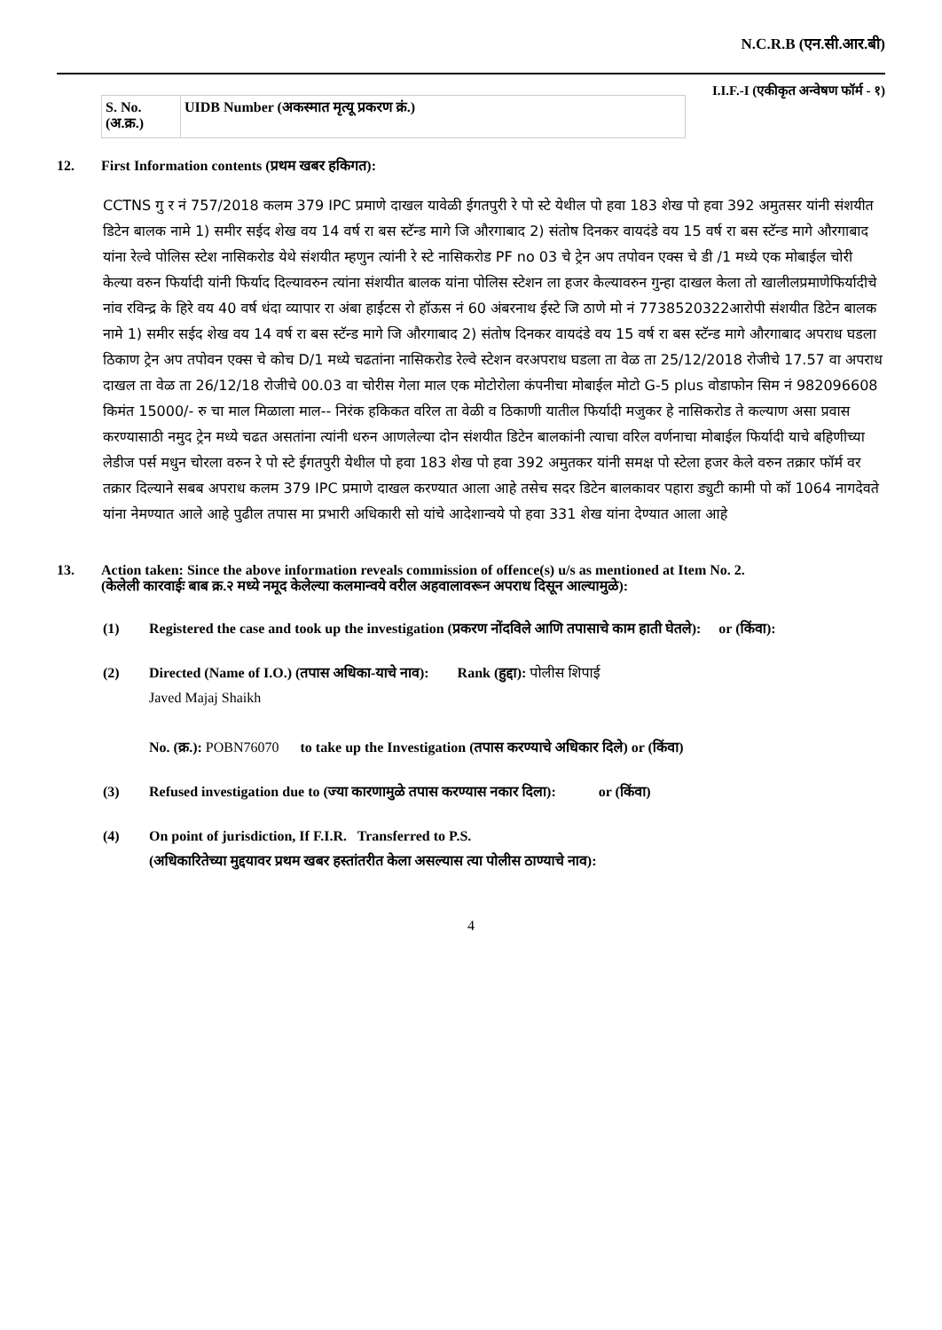N.C.R.B (एन.सी.आर.बी)
I.I.F.-I (एकीकृत अन्वेषण फॉर्म - १)
| S. No. (अ.क्र.) | UIDB Number (अकस्मात मृत्यू प्रकरण क्रं.) |
12. First Information contents (प्रथम खबर हकिगत):
CCTNS गु र नं 757/2018 कलम 379 IPC प्रमाणे दाखल यावेळी ईगतपुरी रे पो स्टे येथील पो हवा 183 शेख पो हवा 392 अमुतसर यांनी संशयीत डिटेन बालक नामे 1) समीर सईद शेख वय 14 वर्ष रा बस स्टॅन्ड मागे जि औरगाबाद 2) संतोष दिनकर वायदंडे वय 15 वर्ष रा बस स्टॅन्ड मागे औरगाबाद यांना रेल्वे पोलिस स्टेश नासिकरोड येथे संशयीत म्हणुन त्यांनी रे स्टे नासिकरोड PF no 03 चे ट्रेन अप तपोवन एक्स चे डी /1 मध्ये एक मोबाईल चोरी केल्या वरुन फिर्यादी यांनी फिर्याद दिल्यावरुन त्यांना संशयीत बालक यांना पोलिस स्टेशन ला हजर केल्यावरुन गुन्हा दाखल केला तो खालीलप्रमाणेफिर्यादीचे नांव रविन्द्र के हिरे वय 40 वर्ष धंदा व्यापार रा अंबा हाईटस रो हॉऊस नं 60 अंबरनाथ ईस्टे जि ठाणे मो नं 7738520322आरोपी संशयीत डिटेन बालक नामे 1) समीर सईद शेख वय 14 वर्ष रा बस स्टॅन्ड मागे जि औरगाबाद 2) संतोष दिनकर वायदंडे वय 15 वर्ष रा बस स्टॅन्ड मागे औरगाबाद अपराध घडला ठिकाण ट्रेन अप तपोवन एक्स चे कोच D/1 मध्ये चढतांना नासिकरोड रेल्वे स्टेशन वरअपराध घडला ता वेळ ता 25/12/2018 रोजीचे 17.57 वा अपराध दाखल ता वेळ ता 26/12/18 रोजीचे 00.03 वा चोरीस गेला माल एक मोटोरोला कंपनीचा मोबाईल मोटो G-5 plus वोडाफोन सिम नं 982096608 किमंत 15000/- रु चा माल मिळाला माल-- निरंक हकिकत वरिल ता वेळी व ठिकाणी यातील फिर्यादी मजुकर हे नासिकरोड ते कल्याण असा प्रवास करण्यासाठी नमुद ट्रेन मध्ये चढत असतांना त्यांनी धरुन आणलेल्या दोन संशयीत डिटेन बालकांनी त्याचा वरिल वर्णनाचा मोबाईल फिर्यादी याचे बहिणीच्या लेडीज पर्स मधुन चोरला वरुन रे पो स्टे ईगतपुरी येथील पो हवा 183 शेख पो हवा 392 अमुतकर यांनी समक्ष पो स्टेला हजर केले वरुन तक्रार फॉर्म वर तक्रार दिल्याने सबब अपराध कलम 379 IPC प्रमाणे दाखल करण्यात आला आहे तसेच सदर डिटेन बालकावर पहारा ड्युटी कामी पो कॉ 1064 नागदेवते यांना नेमण्यात आले आहे पुढील तपास मा प्रभारी अधिकारी सो यांचे आदेशान्वये पो हवा 331 शेख यांना देण्यात आला आहे
13. Action taken: Since the above information reveals commission of offence(s) u/s as mentioned at Item No. 2.
(केलेली कारवाईः बाब क्र.२ मध्ये नमूद केलेल्या कलमान्वये वरील अहवालावरून अपराध दिसून आल्यामुळे):
(1) Registered the case and took up the investigation (प्रकरण नोंदविले आणि तपासाचे काम हाती घेतले): or (किंवा):
(2) Directed (Name of I.O.) (तपास अधिका-याचे नाव): Rank (हुद्दा): पोलीस शिपाई
Javed Majaj Shaikh
No. (क्र.): POBN76070 to take up the Investigation (तपास करण्याचे अधिकार दिले) or (किंवा)
(3) Refused investigation due to (ज्या कारणामुळे तपास करण्यास नकार दिला): or (किंवा)
(4) On point of jurisdiction, If F.I.R. Transferred to P.S.
(अधिकारितेच्या मुद्दयावर प्रथम खबर हस्तांतरीत केला असल्यास त्या पोलीस ठाण्याचे नाव):
4